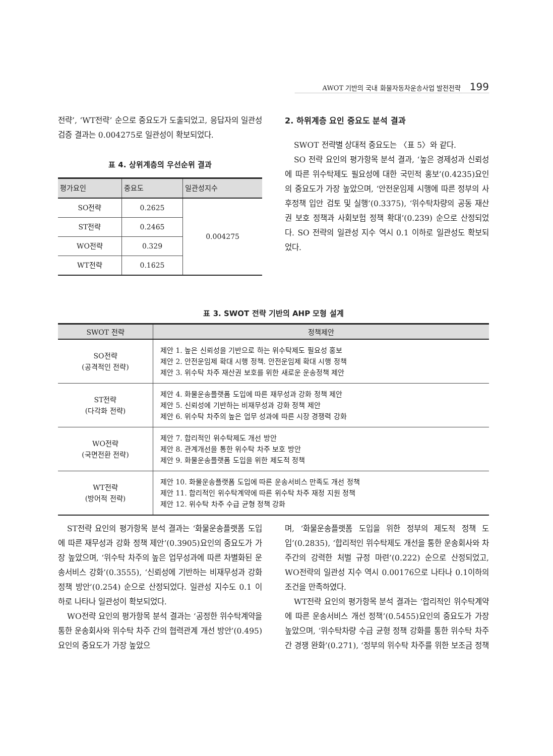AWOT 기반의 국내 화물자동차운송사업 발전전략 199
전략’, ‘WT전략’ 순으로 중요도가 도출되었고, 응답자의 일관성 검증 결과는 0.004275로 일관성이 확보되었다.
표 4. 상위계층의 우선순위 결과
| 평가요인 | 중요도 | 일관성지수 |
| --- | --- | --- |
| SO전략 | 0.2625 | 0.004275 |
| ST전략 | 0.2465 | |
| WO전략 | 0.329 | |
| WT전략 | 0.1625 | |
2. 하위계층 요인 중요도 분석 결과
SWOT 전략별 상대적 중요도는 〈표 5〉와 같다.
SO 전략 요인의 평가항목 분석 결과, ‘높은 경제성과 신뢰성에 따른 위수탁제도 필요성에 대한 국민적 홍보’(0.4235)요인의 중요도가 가장 높았으며, ‘안전운임제 시행에 따른 정부의 사후정책 입안 검토 및 실행’(0.3375), ‘위수탁차량의 공동 재산권 보호 정책과 사회보험 정책 확대’(0.239) 순으로 산정되었다. SO 전략의 일관성 지수 역시 0.1 이하로 일관성도 확보되었다.
표 3. SWOT 전략 기반의 AHP 모형 설계
| SWOT 전략 | 정책제안 |
| --- | --- |
| SO전략 (공격적인 전략) | 제안 1. 높은 신뢰성을 기반으로 하는 위수탁제도 필요성 홍보 제안 2. 안전운임제 확대 시행 정책. 안전운임제 확대 시행 정책 제안 3. 위수탁 차주 재산권 보호를 위한 새로운 운송정책 제안 |
| ST전략 (다각화 전략) | 제안 4. 화물운송플랫폼 도입에 따른 재무성과 강화 정책 제안 제안 5. 신뢰성에 기반하는 비재무성과 강화 정책 제안 제안 6. 위수탁 차주의 높은 업무 성과에 따른 시장 경쟁력 강화 |
| WO전략 (국면전환 전략) | 제안 7. 합리적인 위수탁제도 개선 방안 제안 8. 관계개선을 통한 위수탁 차주 보호 방안 제안 9. 화물운송플랫폼 도입을 위한 제도적 정책 |
| WT전략 (방어적 전략) | 제안 10. 화물운송플랫폼 도입에 따른 운송서비스 만족도 개선 정책 제안 11. 합리적인 위수탁계약에 따른 위수탁 차주 재정 지원 정책 제안 12. 위수탁 차주 수급 균형 정책 강화 |
ST전략 요인의 평가항목 분석 결과는 ‘화물운송플랫폼 도입에 따른 재무성과 강화 정책 제안’(0.3905)요인의 중요도가 가장 높았으며, ‘위수탁 차주의 높은 업무성과에 따른 차별화된 운송서비스 강화’(0.3555), ‘신뢰성에 기반하는 비재무성과 강화 정책 방안’(0.254) 순으로 산정되었다. 일관성 지수도 0.1 이하로 나타나 일관성이 확보되었다.
WO전략 요인의 평가항목 분석 결과는 ‘공정한 위수탁계약을 통한 운송회사와 위수탁 차주 간의 협력관계 개선 방안’(0.495)요인의 중요도가 가장 높았으
며, ‘화물운송플랫폼 도입을 위한 정부의 제도적 정책 도입’(0.2835), ‘합리적인 위수탁제도 개선을 통한 운송회사와 차주간의 강력한 처벌 규정 마련’(0.222) 순으로 산정되었고, WO전략의 일관성 지수 역시 0.00176으로 나타나 0.1이하의 조건을 만족하였다.
WT전략 요인의 평가항목 분석 결과는 ‘합리적인 위수탁계약에 따른 운송서비스 개선 정책’(0.5455)요인의 중요도가 가장 높았으며, ‘위수탁차량 수급 균형 정책 강화를 통한 위수탁 차주 간 경쟁 완화’(0.271), ‘정부의 위수탁 차주를 위한 보조금 정책